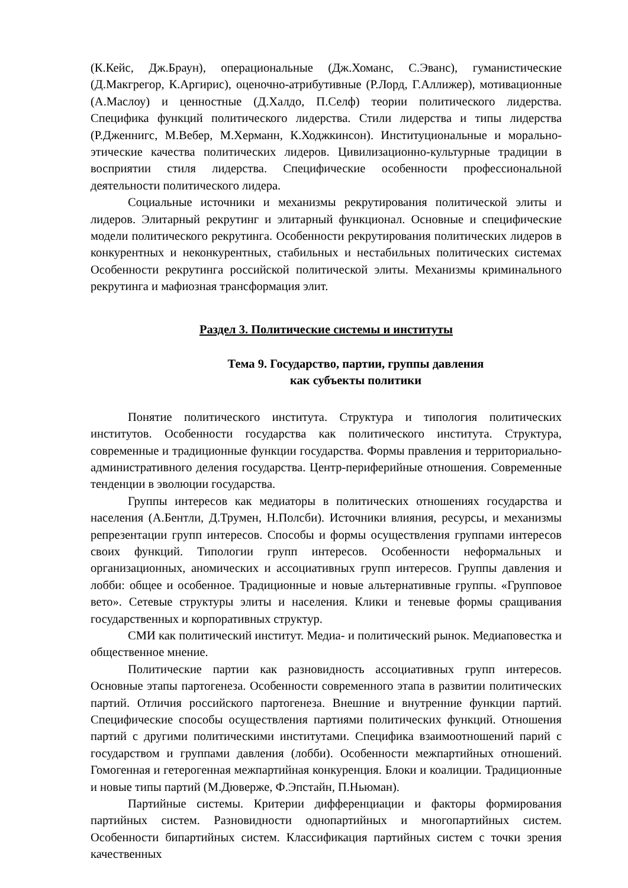(К.Кейс, Дж.Браун), операциональные (Дж.Хоманс, С.Эванс), гуманистические (Д.Макгрегор, К.Аргирис), оценочно-атрибутивные (Р.Лорд, Г.Аллижер), мотивационные (А.Маслоу) и ценностные (Д.Халдо, П.Селф) теории политического лидерства. Специфика функций политического лидерства. Стили лидерства и типы лидерства (Р.Дженнигс, М.Вебер, М.Херманн, К.Ходжкинсон). Институциональные и морально-этические качества политических лидеров. Цивилизационно-культурные традиции в восприятии стиля лидерства. Специфические особенности профессиональной деятельности политического лидера.
Социальные источники и механизмы рекрутирования политической элиты и лидеров. Элитарный рекрутинг и элитарный функционал. Основные и специфические модели политического рекрутинга. Особенности рекрутирования политических лидеров в конкурентных и неконкурентных, стабильных и нестабильных политических системах Особенности рекрутинга российской политической элиты. Механизмы криминального рекрутинга и мафиозная трансформация элит.
Раздел 3. Политические системы и институты
Тема 9. Государство, партии, группы давления
как субъекты политики
Понятие политического института. Структура и типология политических институтов. Особенности государства как политического института. Структура, современные и традиционные функции государства. Формы правления и территориально-административного деления государства. Центр-периферийные отношения. Современные тенденции в эволюции государства.
Группы интересов как медиаторы в политических отношениях государства и населения (А.Бентли, Д.Трумен, Н.Полсби). Источники влияния, ресурсы, и механизмы репрезентации групп интересов. Способы и формы осуществления группами интересов своих функций. Типологии групп интересов. Особенности неформальных и организационных, аномических и ассоциативных групп интересов. Группы давления и лобби: общее и особенное. Традиционные и новые альтернативные группы. «Групповое вето». Сетевые структуры элиты и населения. Клики и теневые формы сращивания государственных и корпоративных структур.
СМИ как политический институт. Медиа- и политический рынок. Медиаповестка и общественное мнение.
Политические партии как разновидность ассоциативных групп интересов. Основные этапы партогенеза. Особенности современного этапа в развитии политических партий. Отличия российского партогенеза. Внешние и внутренние функции партий. Специфические способы осуществления партиями политических функций. Отношения партий с другими политическими институтами. Специфика взаимоотношений парий с государством и группами давления (лобби). Особенности межпартийных отношений. Гомогенная и гетерогенная межпартийная конкуренция. Блоки и коалиции. Традиционные и новые типы партий (М.Дюверже, Ф.Эпстайн, П.Ньюман).
Партийные системы. Критерии дифференциации и факторы формирования партийных систем. Разновидности однопартийных и многопартийных систем. Особенности бипартийных систем. Классификация партийных систем с точки зрения качественных